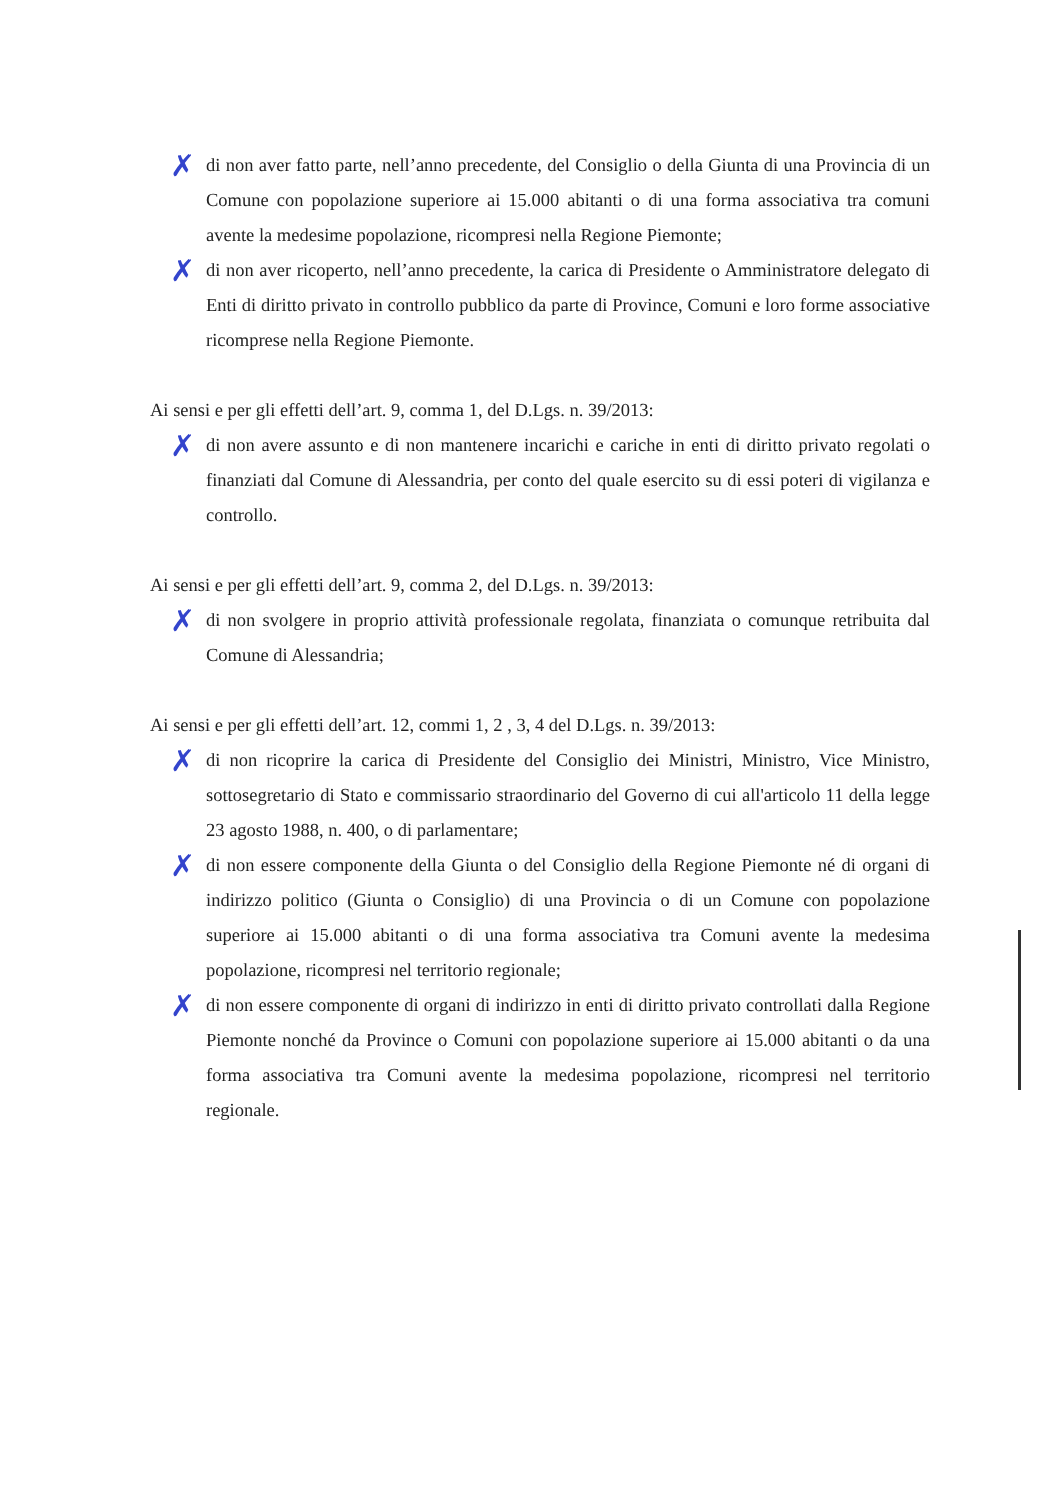✗
di non aver fatto parte, nell’anno precedente, del Consiglio o della Giunta di una Provincia di un Comune con popolazione superiore ai 15.000 abitanti o di una forma associativa tra comuni avente la medesime popolazione, ricompresi nella Regione Piemonte;
✗
di non aver ricoperto, nell’anno precedente, la carica di Presidente o Amministratore delegato di Enti di diritto privato in controllo pubblico da parte di Province, Comuni e loro forme associative ricomprese nella Regione Piemonte.
Ai sensi e per gli effetti dell’art. 9, comma 1, del D.Lgs. n. 39/2013:
✗
di non avere assunto e di non mantenere incarichi e cariche in enti di diritto privato regolati o finanziati dal Comune di Alessandria, per conto del quale esercito su di essi poteri di vigilanza e controllo.
Ai sensi e per gli effetti dell’art. 9, comma 2, del D.Lgs. n. 39/2013:
✗
di non svolgere in proprio attività professionale regolata, finanziata o comunque retribuita dal Comune di Alessandria;
Ai sensi e per gli effetti dell’art. 12, commi 1, 2 , 3, 4 del D.Lgs. n. 39/2013:
✗
di non ricoprire la carica di Presidente del Consiglio dei Ministri, Ministro, Vice Ministro, sottosegretario di Stato e commissario straordinario del Governo di cui all'articolo 11 della legge 23 agosto 1988, n. 400, o di parlamentare;
✗
di non essere componente della Giunta o del Consiglio della Regione Piemonte né di organi di indirizzo politico (Giunta o Consiglio) di una Provincia o di un Comune con popolazione superiore ai 15.000 abitanti o di una forma associativa tra Comuni avente la medesima popolazione, ricompresi nel territorio regionale;
✗
di non essere componente di organi di indirizzo in enti di diritto privato controllati dalla Regione Piemonte nonché da Province o Comuni con popolazione superiore ai 15.000 abitanti o da una forma associativa tra Comuni avente la medesima popolazione, ricompresi nel territorio regionale.